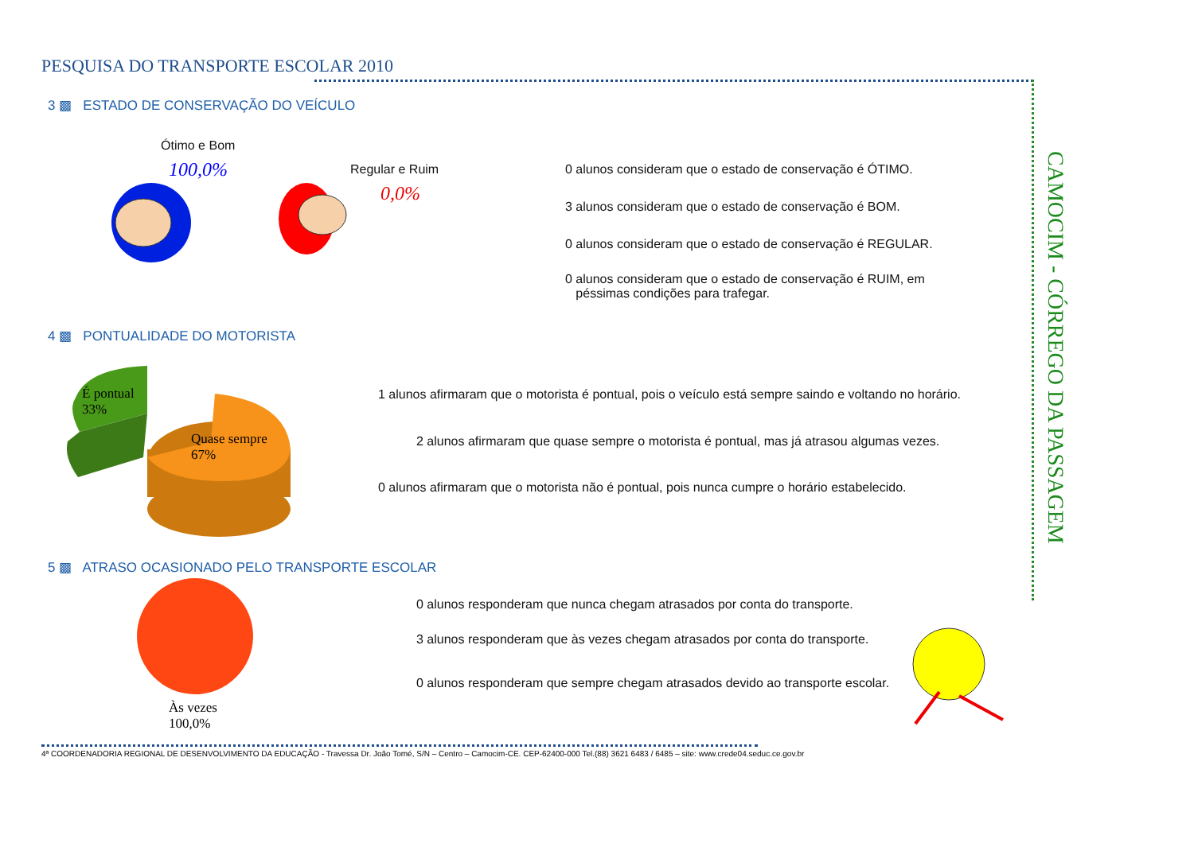PESQUISA DO TRANSPORTE ESCOLAR 2010
CAMOCIM - CÓRREGO DA PASSAGEM
3 ▩ ESTADO DE CONSERVAÇÃO DO VEÍCULO
Ótimo e Bom
100,0% Regular e Ruim
0,0%
0 alunos consideram que o estado de conservação é ÓTIMO.
3 alunos consideram que o estado de conservação é BOM.
0 alunos consideram que o estado de conservação é REGULAR.
0 alunos consideram que o estado de conservação é RUIM, em
péssimas condições para trafegar.
4 ▩ PONTUALIDADE DO MOTORISTA
É pontual
33%
Quase sempre
67%
1 alunos afirmaram que o motorista é pontual, pois o veículo está sempre saindo e voltando no horário.
2 alunos afirmaram que quase sempre o motorista é pontual, mas já atrasou algumas vezes.
0 alunos afirmaram que o motorista não é pontual, pois nunca cumpre o horário estabelecido.
5 ▩ ATRASO OCASIONADO PELO TRANSPORTE ESCOLAR
Às vezes
100,0%
0 alunos responderam que nunca chegam atrasados por conta do transporte.
3 alunos responderam que às vezes chegam atrasados por conta do transporte.
0 alunos responderam que sempre chegam atrasados devido ao transporte escolar.
4ª COORDENADORIA REGIONAL DE DESENVOLVIMENTO DA EDUCAÇÃO - Travessa Dr. João Tomé, S/N – Centro – Camocim-CE. CEP-62400-000 Tel.(88) 3621 6483 / 6485 – site: www.crede04.seduc.ce.gov.br